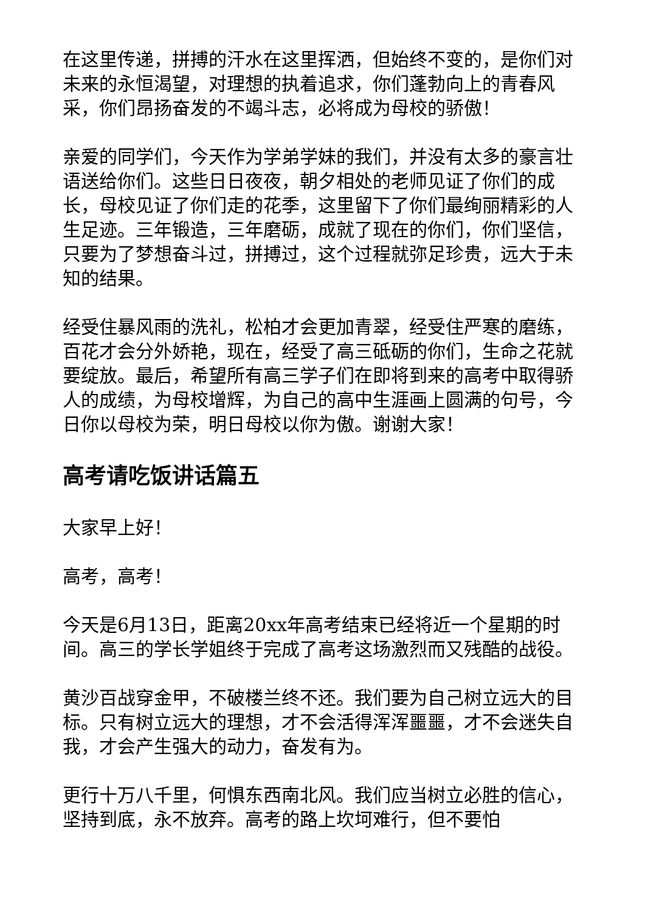在这里传递，拼搏的汗水在这里挥洒，但始终不变的，是你们对未来的永恒渴望，对理想的执着追求，你们蓬勃向上的青春风采，你们昂扬奋发的不竭斗志，必将成为母校的骄傲！
亲爱的同学们，今天作为学弟学妹的我们，并没有太多的豪言壮语送给你们。这些日日夜夜，朝夕相处的老师见证了你们的成长，母校见证了你们走的花季，这里留下了你们最绚丽精彩的人生足迹。三年锻造，三年磨砺，成就了现在的你们，你们坚信，只要为了梦想奋斗过，拼搏过，这个过程就弥足珍贵，远大于未知的结果。
经受住暴风雨的洗礼，松柏才会更加青翠，经受住严寒的磨练，百花才会分外娇艳，现在，经受了高三砥砺的你们，生命之花就要绽放。最后，希望所有高三学子们在即将到来的高考中取得骄人的成绩，为母校增辉，为自己的高中生涯画上圆满的句号，今日你以母校为荣，明日母校以你为傲。谢谢大家！
高考请吃饭讲话篇五
大家早上好！
高考，高考！
今天是6月13日，距离20xx年高考结束已经将近一个星期的时间。高三的学长学姐终于完成了高考这场激烈而又残酷的战役。
黄沙百战穿金甲，不破楼兰终不还。我们要为自己树立远大的目标。只有树立远大的理想，才不会活得浑浑噩噩，才不会迷失自我，才会产生强大的动力，奋发有为。
更行十万八千里，何惧东西南北风。我们应当树立必胜的信心，坚持到底，永不放弃。高考的路上坎坷难行，但不要怕